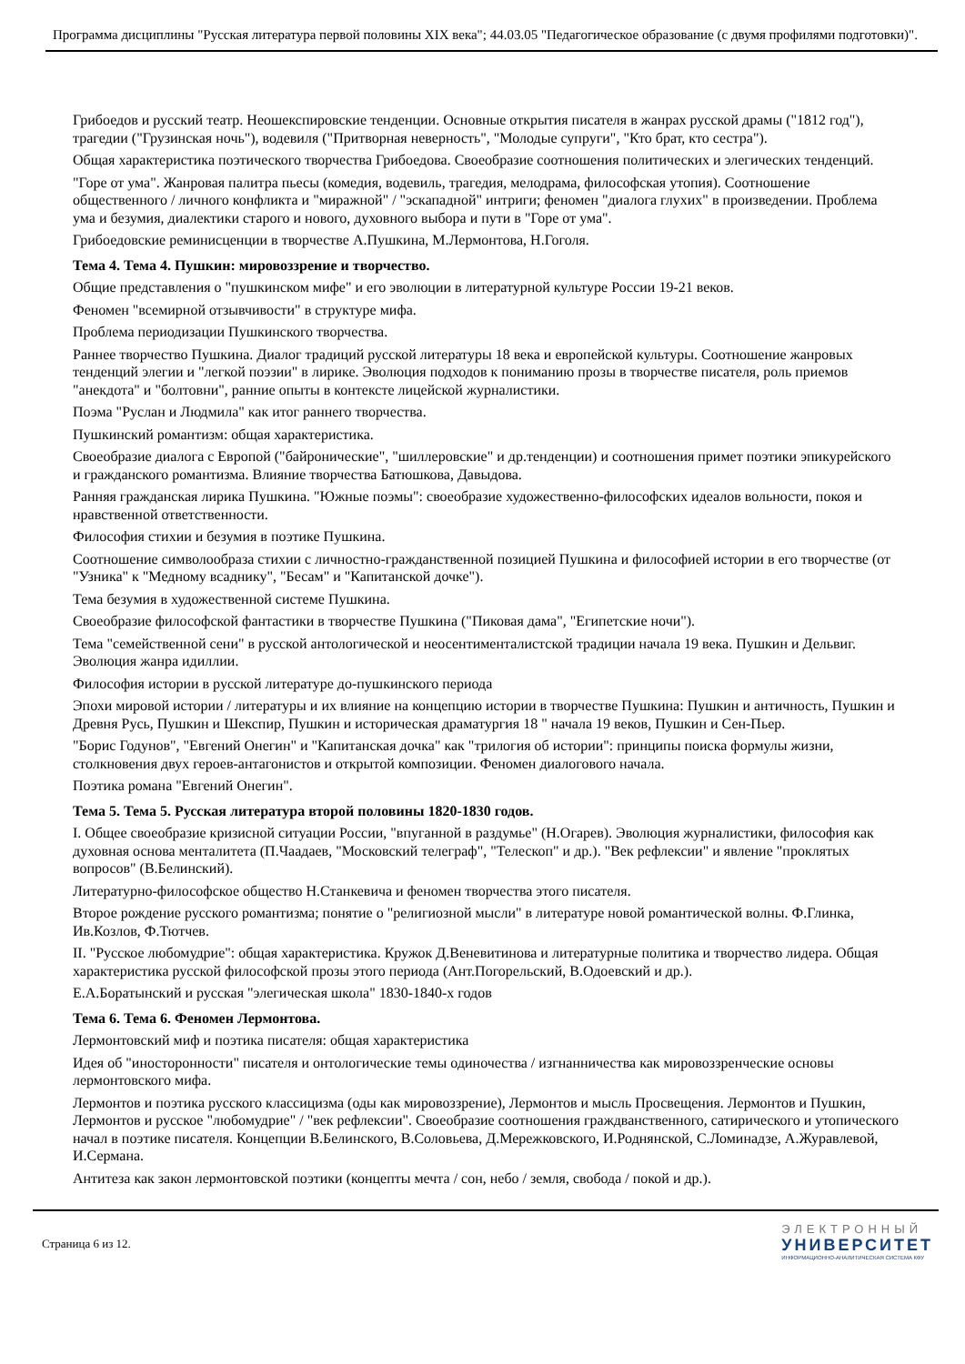Программа дисциплины "Русская литература первой половины XIX века"; 44.03.05 "Педагогическое образование (с двумя профилями подготовки)".
Грибоедов и русский театр. Неошекспировские тенденции. Основные открытия писателя в жанрах русской драмы ("1812 год"), трагедии ("Грузинская ночь"), водевиля ("Притворная неверность", "Молодые супруги", "Кто брат, кто сестра").
Общая характеристика поэтического творчества Грибоедова. Своеобразие соотношения политических и элегических тенденций.
"Горе от ума". Жанровая палитра пьесы (комедия, водевиль, трагедия, мелодрама, философская утопия). Соотношение общественного / личного конфликта и "миражной" / "эскападной" интриги; феномен "диалога глухих" в произведении. Проблема ума и безумия, диалектики старого и нового, духовного выбора и пути в "Горе от ума".
Грибоедовские реминисценции в творчестве А.Пушкина, М.Лермонтова, Н.Гоголя.
Тема 4. Тема 4. Пушкин: мировоззрение и творчество.
Общие представления о "пушкинском мифе" и его эволюции в литературной культуре России 19-21 веков.
Феномен "всемирной отзывчивости" в структуре мифа.
Проблема периодизации Пушкинского творчества.
Раннее творчество Пушкина. Диалог традиций русской литературы 18 века и европейской культуры. Соотношение жанровых тенденций элегии и "легкой поэзии" в лирике. Эволюция подходов к пониманию прозы в творчестве писателя, роль приемов "анекдота" и "болтовни", ранние опыты в контексте лицейской журналистики.
Поэма "Руслан и Людмила" как итог раннего творчества.
Пушкинский романтизм: общая характеристика.
Своеобразие диалога с Европой ("байронические", "шиллеровские" и др.тенденции) и соотношения примет поэтики эпикурейского и гражданского романтизма. Влияние творчества Батюшкова, Давыдова.
Ранняя гражданская лирика Пушкина. "Южные поэмы": своеобразие художественно-философских идеалов вольности, покоя и нравственной ответственности.
Философия стихии и безумия в поэтике Пушкина.
Соотношение символообраза стихии с личностно-гражданственной позицией Пушкина и философией истории в его творчестве (от "Узника" к "Медному всаднику", "Бесам" и "Капитанской дочке").
Тема безумия в художественной системе Пушкина.
Своеобразие философской фантастики в творчестве Пушкина ("Пиковая дама", "Египетские ночи").
Тема "семейственной сени" в русской антологической и неосентименталистской традиции начала 19 века. Пушкин и Дельвиг. Эволюция жанра идиллии.
Философия истории в русской литературе до-пушкинского периода
Эпохи мировой истории / литературы и их влияние на концепцию истории в творчестве Пушкина: Пушкин и античность, Пушкин и Древня Русь, Пушкин и Шекспир, Пушкин и историческая драматургия 18 " начала 19 веков, Пушкин и Сен-Пьер.
"Борис Годунов", "Евгений Онегин" и "Капитанская дочка" как "трилогия об истории": принципы поиска формулы жизни, столкновения двух героев-антагонистов и открытой композиции. Феномен диалогового начала.
Поэтика романа "Евгений Онегин".
Тема 5. Тема 5. Русская литература второй половины 1820-1830 годов.
I. Общее своеобразие кризисной ситуации России, "впуганной в раздумье" (Н.Огарев). Эволюция журналистики, философия как духовная основа менталитета (П.Чаадаев, "Московский телеграф", "Телескоп" и др.). "Век рефлексии" и явление "проклятых вопросов" (В.Белинский).
Литературно-философское общество Н.Станкевича и феномен творчества этого писателя.
Второе рождение русского романтизма; понятие о "религиозной мысли" в литературе новой романтической волны. Ф.Глинка, Ив.Козлов, Ф.Тютчев.
II. "Русское любомудрие": общая характеристика. Кружок Д.Веневитинова и литературные политика и творчество лидера. Общая характеристика русской философской прозы этого периода (Ант.Погорельский, В.Одоевский и др.).
Е.А.Боратынский и русская "элегическая школа" 1830-1840-х годов
Тема 6. Тема 6. Феномен Лермонтова.
Лермонтовский миф и поэтика писателя: общая характеристика
Идея об "иносторонности" писателя и онтологические темы одиночества / изгнанничества как мировоззренческие основы лермонтовского мифа.
Лермонтов и поэтика русского классицизма (оды как мировоззрение), Лермонтов и мысль Просвещения. Лермонтов и Пушкин, Лермонтов и русское "любомудрие" / "век рефлексии". Своеобразие соотношения граждванственного, сатирического и утопического начал в поэтике писателя. Концепции В.Белинского, В.Соловьева, Д.Мережковского, И.Роднянской, С.Ломинадзе, А.Журавлевой, И.Сермана.
Антитеза как закон лермонтовской поэтики (концепты мечта / сон, небо / земля, свобода / покой и др.).
Страница 6 из 12.
ЭЛЕКТРОННЫЙ
УНИВЕРСИТЕТ
ИНФОРМАЦИОННО-АНАЛИТИЧЕСКАЯ СИСТЕМА КФУ